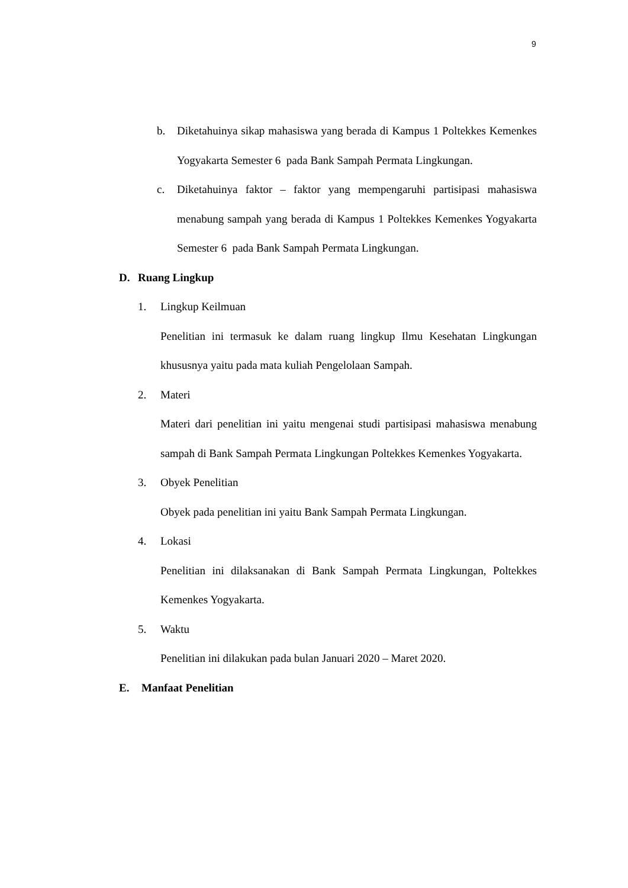9
b. Diketahuinya sikap mahasiswa yang berada di Kampus 1 Poltekkes Kemenkes Yogyakarta Semester 6 pada Bank Sampah Permata Lingkungan.
c. Diketahuinya faktor – faktor yang mempengaruhi partisipasi mahasiswa menabung sampah yang berada di Kampus 1 Poltekkes Kemenkes Yogyakarta Semester 6 pada Bank Sampah Permata Lingkungan.
D. Ruang Lingkup
1. Lingkup Keilmuan
Penelitian ini termasuk ke dalam ruang lingkup Ilmu Kesehatan Lingkungan khususnya yaitu pada mata kuliah Pengelolaan Sampah.
2. Materi
Materi dari penelitian ini yaitu mengenai studi partisipasi mahasiswa menabung sampah di Bank Sampah Permata Lingkungan Poltekkes Kemenkes Yogyakarta.
3. Obyek Penelitian
Obyek pada penelitian ini yaitu Bank Sampah Permata Lingkungan.
4. Lokasi
Penelitian ini dilaksanakan di Bank Sampah Permata Lingkungan, Poltekkes Kemenkes Yogyakarta.
5. Waktu
Penelitian ini dilakukan pada bulan Januari 2020 – Maret 2020.
E. Manfaat Penelitian